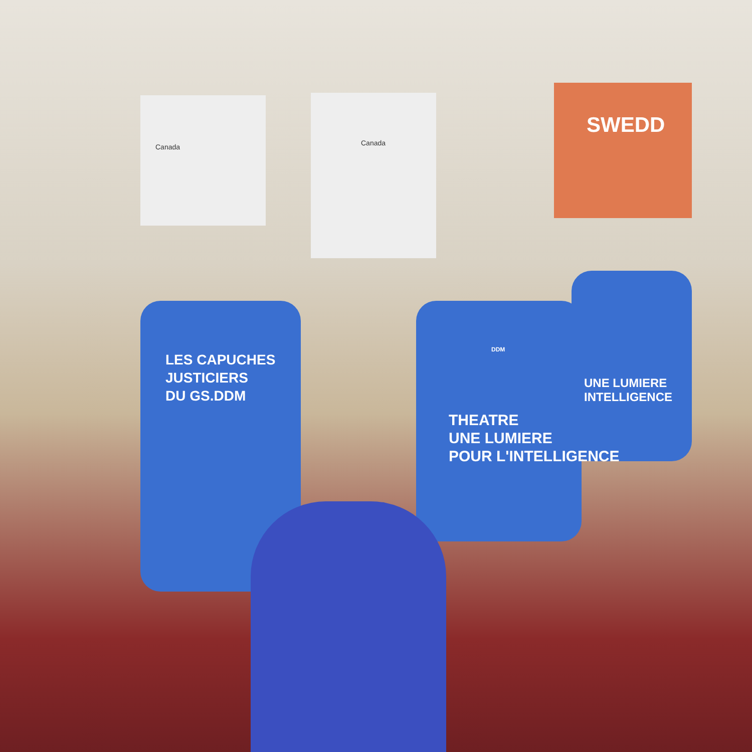SWEDD
Canada Canada
LES CAPUCHES
JUSTICIERS
DU GS.DDM
DDM
THEATRE
UNE LUMIERE
POUR L'INTELLIGENCE
UNE LUMIERE
INTELLIGENCE